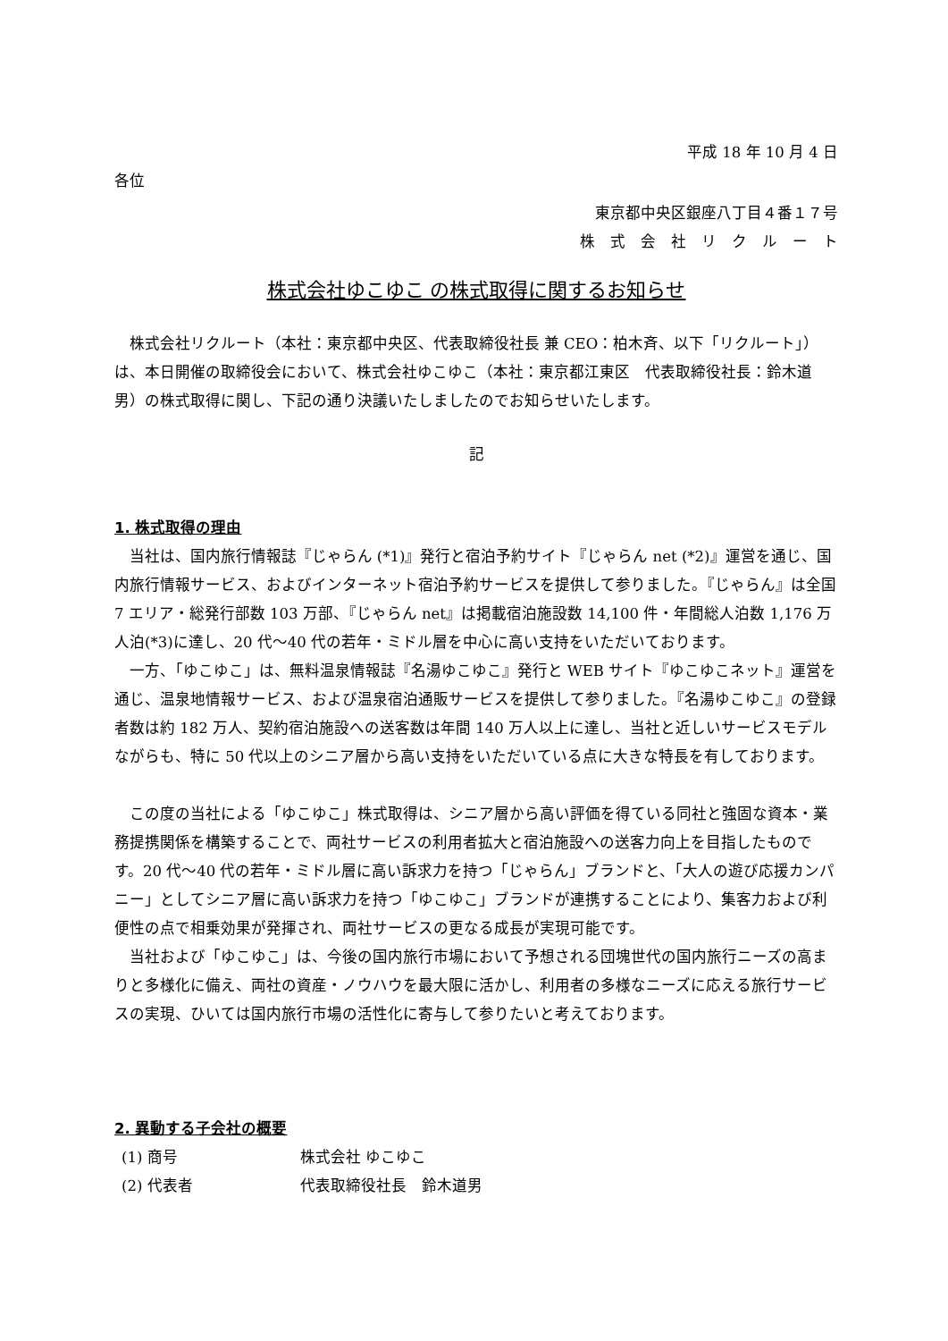平成 18 年 10 月 4 日
各位
東京都中央区銀座八丁目４番１７号
株　式　会　社　リ　ク　ル　ー　ト
株式会社ゆこゆこ の株式取得に関するお知らせ
株式会社リクルート（本社：東京都中央区、代表取締役社長 兼 CEO：柏木斉、以下「リクルート」）は、本日開催の取締役会において、株式会社ゆこゆこ（本社：東京都江東区　代表取締役社長：鈴木道男）の株式取得に関し、下記の通り決議いたしましたのでお知らせいたします。
記
1. 株式取得の理由
当社は、国内旅行情報誌『じゃらん (*1)』発行と宿泊予約サイト『じゃらん net (*2)』運営を通じ、国内旅行情報サービス、およびインターネット宿泊予約サービスを提供して参りました。『じゃらん』は全国 7 エリア・総発行部数 103 万部、『じゃらん net』は掲載宿泊施設数 14,100 件・年間総人泊数 1,176 万人泊(*3)に達し、20 代〜40 代の若年・ミドル層を中心に高い支持をいただいております。
一方、「ゆこゆこ」は、無料温泉情報誌『名湯ゆこゆこ』発行と WEB サイト『ゆこゆこネット』運営を通じ、温泉地情報サービス、および温泉宿泊通販サービスを提供して参りました。『名湯ゆこゆこ』の登録者数は約 182 万人、契約宿泊施設への送客数は年間 140 万人以上に達し、当社と近しいサービスモデルながらも、特に 50 代以上のシニア層から高い支持をいただいている点に大きな特長を有しております。
この度の当社による「ゆこゆこ」株式取得は、シニア層から高い評価を得ている同社と強固な資本・業務提携関係を構築することで、両社サービスの利用者拡大と宿泊施設への送客力向上を目指したものです。20 代〜40 代の若年・ミドル層に高い訴求力を持つ「じゃらん」ブランドと、「大人の遊び応援カンパニー」としてシニア層に高い訴求力を持つ「ゆこゆこ」ブランドが連携することにより、集客力および利便性の点で相乗効果が発揮され、両社サービスの更なる成長が実現可能です。
当社および「ゆこゆこ」は、今後の国内旅行市場において予想される団塊世代の国内旅行ニーズの高まりと多様化に備え、両社の資産・ノウハウを最大限に活かし、利用者の多様なニーズに応える旅行サービスの実現、ひいては国内旅行市場の活性化に寄与して参りたいと考えております。
2. 異動する子会社の概要
(1) 商号 株式会社 ゆこゆこ
(2) 代表者 代表取締役社長　鈴木道男